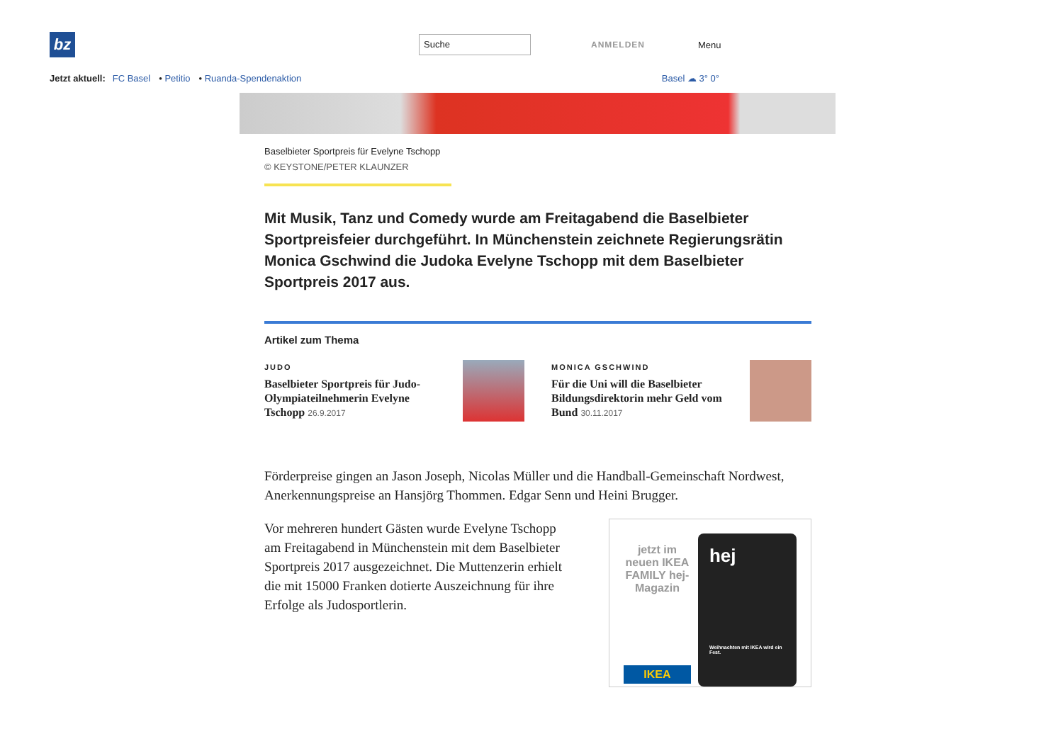bz
Suche
ANMELDEN Menu
Jetzt aktuell: FC Basel • Petitio • Ruanda-Spendenaktion Basel ☁ 3° 0°
Baselbieter Sportpreis für Evelyne Tschopp
© KEYSTONE/PETER KLAUNZER
Mit Musik, Tanz und Comedy wurde am Freitagabend die Baselbieter Sportpreisfeier durchgeführt. In Münchenstein zeichnete Regierungsrätin Monica Gschwind die Judoka Evelyne Tschopp mit dem Baselbieter Sportpreis 2017 aus.
Artikel zum Thema
JUDO
Baselbieter Sportpreis für Judo-Olympiateilnehmerin Evelyne Tschopp 26.9.2017
MONICA GSCHWIND
Für die Uni will die Baselbieter Bildungsdirektorin mehr Geld vom Bund 30.11.2017
Förderpreise gingen an Jason Joseph, Nicolas Müller und die Handball-Gemeinschaft Nordwest, Anerkennungspreise an Hansjörg Thommen. Edgar Senn und Heini Brugger.
Vor mehreren hundert Gästen wurde Evelyne Tschopp am Freitagabend in Münchenstein mit dem Baselbieter Sportpreis 2017 ausgezeichnet. Die Muttenzerin erhielt die mit 15000 Franken dotierte Auszeichnung für ihre Erfolge als Judosportlerin.
jetzt im neuen IKEA FAMILY hej-Magazin
IKEA
hej
Weihnachten mit IKEA wird ein Fest.